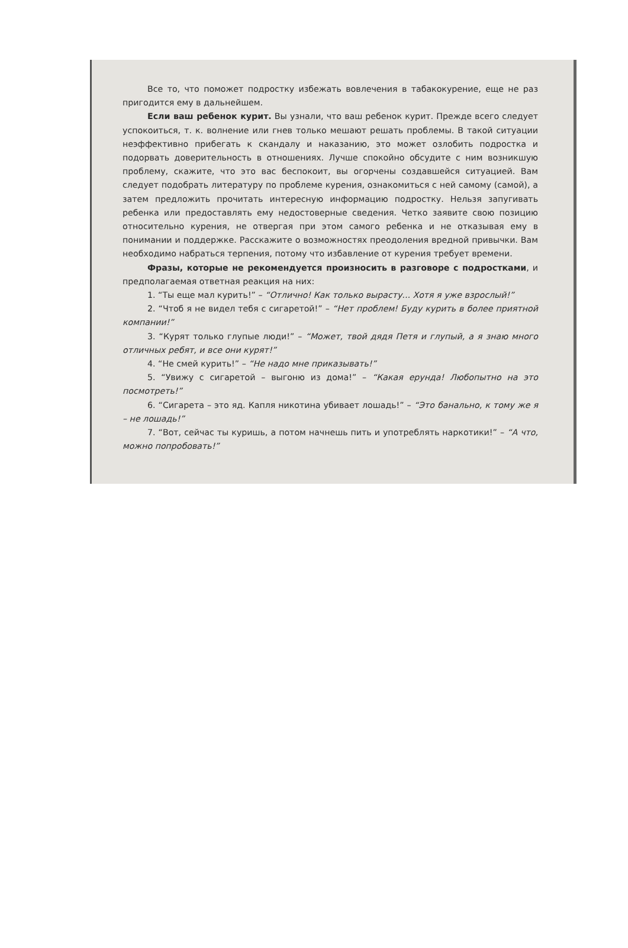Все то, что поможет подростку избежать вовлечения в табакокурение, еще не раз пригодится ему в дальнейшем.
Если ваш ребенок курит. Вы узнали, что ваш ребенок курит. Прежде всего следует успокоиться, т. к. волнение или гнев только мешают решать проблемы. В такой ситуации неэффективно прибегать к скандалу и наказанию, это может озлобить подростка и подорвать доверительность в отношениях. Лучше спокойно обсудите с ним возникшую проблему, скажите, что это вас беспокоит, вы огорчены создавшейся ситуацией. Вам следует подобрать литературу по проблеме курения, ознакомиться с ней самому (самой), а затем предложить прочитать интересную информацию подростку. Нельзя запугивать ребенка или предоставлять ему недостоверные сведения. Четко заявите свою позицию относительно курения, не отвергая при этом самого ребенка и не отказывая ему в понимании и поддержке. Расскажите о возможностях преодоления вредной привычки. Вам необходимо набраться терпения, потому что избавление от курения требует времени.
Фразы, которые не рекомендуется произносить в разговоре с подростками, и предполагаемая ответная реакция на них:
1. “Ты еще мал курить!” – “Отлично! Как только вырасту... Хотя я уже взрослый!”
2. “Чтоб я не видел тебя с сигаретой!” – “Нет проблем! Буду курить в более приятной компании!”
3. “Курят только глупые люди!” – “Может, твой дядя Петя и глупый, а я знаю много отличных ребят, и все они курят!”
4. “Не смей курить!” – “Не надо мне приказывать!”
5. “Увижу с сигаретой – выгоню из дома!” – “Какая ерунда! Любопытно на это посмотреть!”
6. “Сигарета – это яд. Капля никотина убивает лошадь!” – “Это банально, к тому же я – не лошадь!”
7. “Вот, сейчас ты куришь, а потом начнешь пить и употреблять наркотики!” – “А что, можно попробовать!”